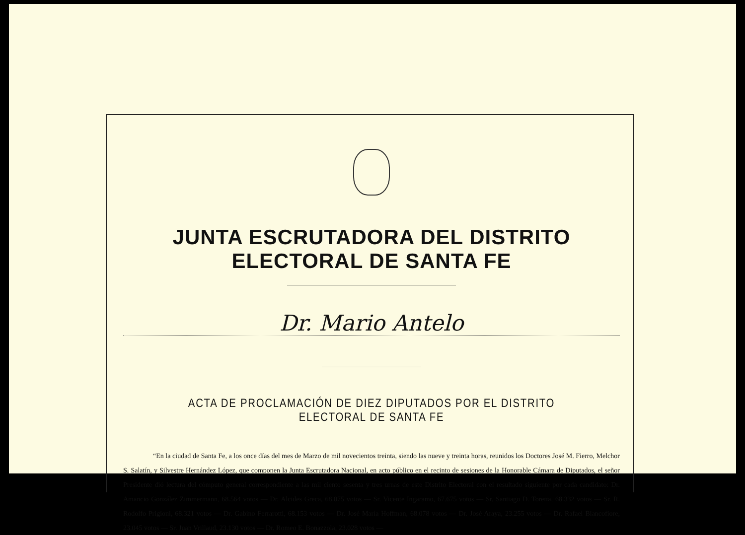JUNTA ESCRUTADORA DEL DISTRITO ELECTORAL DE SANTA FE
Dr. Mario Antelo
ACTA DE PROCLAMACIÓN DE DIEZ DIPUTADOS POR EL DISTRITO ELECTORAL DE SANTA FE
“En la ciudad de Santa Fe, a los once días del mes de Marzo de mil novecientos treinta, siendo las nueve y treinta horas, reunidos los Doctores José M. Fierro, Melchor S. Salatín, y Silvestre Hernández López, que componen la Junta Escrutadora Nacional, en acto público en el recinto de sesiones de la Honorable Cámara de Diputados, el señor Presidente dió lectura del cómputo general correspondiente a las mil ciento sesenta y tres urnas de este Distrito Electoral con el resultado siguiente por cada candidato: Dr. Amancio González Zimmermann, 68.564 votos — Dr. Alcides Greca, 68.075 votos — Sr. Vicente Ingaramo, 67.675 votos — Sr. Santiago D. Toretta, 68.332 votos — Sr. R. Rodolfo Prigioni, 68.321 votos — Dr. Gabino Ferrarotti, 68.153 votos — Dr. José María Hoffman, 68.078 votos — Dr. José Araya, 23.255 votos — Dr. Rafael Biancofiore, 23.045 votos — Sr. Juan Vrillaud, 23.130 votos — Dr. Romeo E. Bonazzola, 23.028 votos —